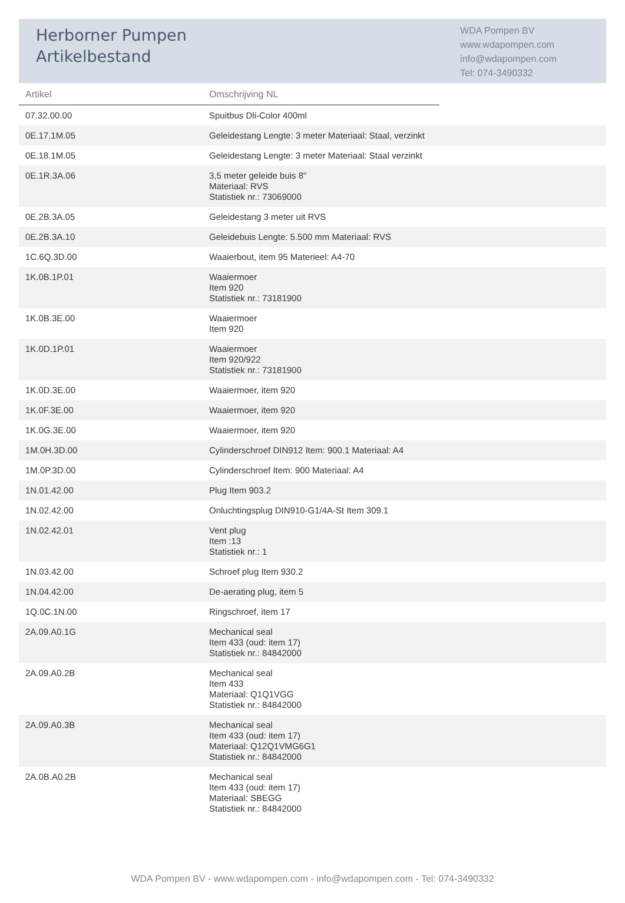Herborner Pumpen
Artikelbestand
WDA Pompen BV
www.wdapompen.com
info@wdapompen.com
Tel: 074-3490332
| Artikel | Omschrijving NL | |
| --- | --- | --- |
| 07.32.00.00 | Spuitbus Dli-Color 400ml | |
| 0E.17.1M.05 | Geleidestang Lengte: 3 meter Materiaal: Staal, verzinkt | |
| 0E.18.1M.05 | Geleidestang Lengte: 3 meter Materiaal: Staal verzinkt | |
| 0E.1R.3A.06 | 3,5 meter geleide buis 8" Materiaal: RVS Statistiek nr.: 73069000 | |
| 0E.2B.3A.05 | Geleidestang 3 meter uit RVS | |
| 0E.2B.3A.10 | Geleidebuis Lengte: 5.500 mm Materiaal: RVS | |
| 1C.6Q.3D.00 | Waaierbout, item 95 Materieel: A4-70 | |
| 1K.0B.1P.01 | Waaiermoer Item 920 Statistiek nr.: 73181900 | |
| 1K.0B.3E.00 | Waaiermoer Item 920 | |
| 1K.0D.1P.01 | Waaiermoer Item 920/922 Statistiek nr.: 73181900 | |
| 1K.0D.3E.00 | Waaiermoer, item 920 | |
| 1K.0F.3E.00 | Waaiermoer, item 920 | |
| 1K.0G.3E.00 | Waaiermoer, item 920 | |
| 1M.0H.3D.00 | Cylinderschroef DIN912 Item: 900.1 Materiaal: A4 | |
| 1M.0P.3D.00 | Cylinderschroef Item: 900 Materiaal: A4 | |
| 1N.01.42.00 | Plug Item 903.2 | |
| 1N.02.42.00 | Onluchtingsplug DIN910-G1/4A-St Item 309.1 | |
| 1N.02.42.01 | Vent plug Item :13 Statistiek nr.: 1 | |
| 1N.03.42.00 | Schroef plug Item 930.2 | |
| 1N.04.42.00 | De-aerating plug, item 5 | |
| 1Q.0C.1N.00 | Ringschroef, item 17 | |
| 2A.09.A0.1G | Mechanical seal Item 433 (oud: item 17) Statistiek nr.: 84842000 | |
| 2A.09.A0.2B | Mechanical seal Item 433 Materiaal: Q1Q1VGG Statistiek nr.: 84842000 | |
| 2A.09.A0.3B | Mechanical seal Item 433 (oud: item 17) Materiaal: Q12Q1VMG6G1 Statistiek nr.: 84842000 | |
| 2A.0B.A0.2B | Mechanical seal Item 433 (oud: item 17) Materiaal: SBEGG Statistiek nr.: 84842000 | |
WDA Pompen BV - www.wdapompen.com - info@wdapompen.com - Tel: 074-3490332